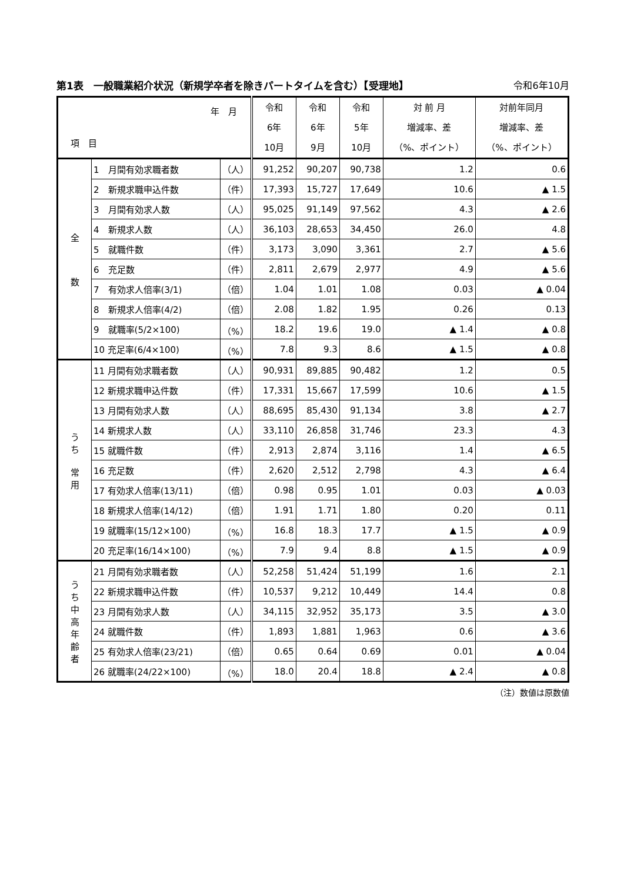第1表　一般職業紹介状況（新規学卒者を除きパートタイムを含む）【受理地】 令和6年10月
| 年 月 項 目 | | | 令和 6年 10月 | 令和 6年 9月 | 令和 5年 10月 | 対 前 月 増減率、差 （%、ポイント） | 対前年同月 増減率、差 （%、ポイント） |
| --- | --- | --- | --- | --- | --- | --- | --- |
| 全 数 | 1 月間有効求職者数 | （人） | 91,252 | 90,207 | 90,738 | 1.2 | 0.6 |
| | 2 新規求職申込件数 | （件） | 17,393 | 15,727 | 17,649 | 10.6 | ▲ 1.5 |
| | 3 月間有効求人数 | （人） | 95,025 | 91,149 | 97,562 | 4.3 | ▲ 2.6 |
| | 4 新規求人数 | （人） | 36,103 | 28,653 | 34,450 | 26.0 | 4.8 |
| | 5 就職件数 | （件） | 3,173 | 3,090 | 3,361 | 2.7 | ▲ 5.6 |
| | 6 充足数 | （件） | 2,811 | 2,679 | 2,977 | 4.9 | ▲ 5.6 |
| | 7 有効求人倍率(3/1) | （倍） | 1.04 | 1.01 | 1.08 | 0.03 | ▲ 0.04 |
| | 8 新規求人倍率(4/2) | （倍） | 2.08 | 1.82 | 1.95 | 0.26 | 0.13 |
| | 9 就職率(5/2×100) | （%） | 18.2 | 19.6 | 19.0 | ▲ 1.4 | ▲ 0.8 |
| | 10 充足率(6/4×100) | （%） | 7.8 | 9.3 | 8.6 | ▲ 1.5 | ▲ 0.8 |
| う ち 常 用 | 11 月間有効求職者数 | （人） | 90,931 | 89,885 | 90,482 | 1.2 | 0.5 |
| | 12 新規求職申込件数 | （件） | 17,331 | 15,667 | 17,599 | 10.6 | ▲ 1.5 |
| | 13 月間有効求人数 | （人） | 88,695 | 85,430 | 91,134 | 3.8 | ▲ 2.7 |
| | 14 新規求人数 | （人） | 33,110 | 26,858 | 31,746 | 23.3 | 4.3 |
| | 15 就職件数 | （件） | 2,913 | 2,874 | 3,116 | 1.4 | ▲ 6.5 |
| | 16 充足数 | （件） | 2,620 | 2,512 | 2,798 | 4.3 | ▲ 6.4 |
| | 17 有効求人倍率(13/11) | （倍） | 0.98 | 0.95 | 1.01 | 0.03 | ▲ 0.03 |
| | 18 新規求人倍率(14/12) | （倍） | 1.91 | 1.71 | 1.80 | 0.20 | 0.11 |
| | 19 就職率(15/12×100) | （%） | 16.8 | 18.3 | 17.7 | ▲ 1.5 | ▲ 0.9 |
| | 20 充足率(16/14×100) | （%） | 7.9 | 9.4 | 8.8 | ▲ 1.5 | ▲ 0.9 |
| う ち 中 高 年 齢 者 | 21 月間有効求職者数 | （人） | 52,258 | 51,424 | 51,199 | 1.6 | 2.1 |
| | 22 新規求職申込件数 | （件） | 10,537 | 9,212 | 10,449 | 14.4 | 0.8 |
| | 23 月間有効求人数 | （人） | 34,115 | 32,952 | 35,173 | 3.5 | ▲ 3.0 |
| | 24 就職件数 | （件） | 1,893 | 1,881 | 1,963 | 0.6 | ▲ 3.6 |
| | 25 有効求人倍率(23/21) | （倍） | 0.65 | 0.64 | 0.69 | 0.01 | ▲ 0.04 |
| | 26 就職率(24/22×100) | （%） | 18.0 | 20.4 | 18.8 | ▲ 2.4 | ▲ 0.8 |
（注）数値は原数値